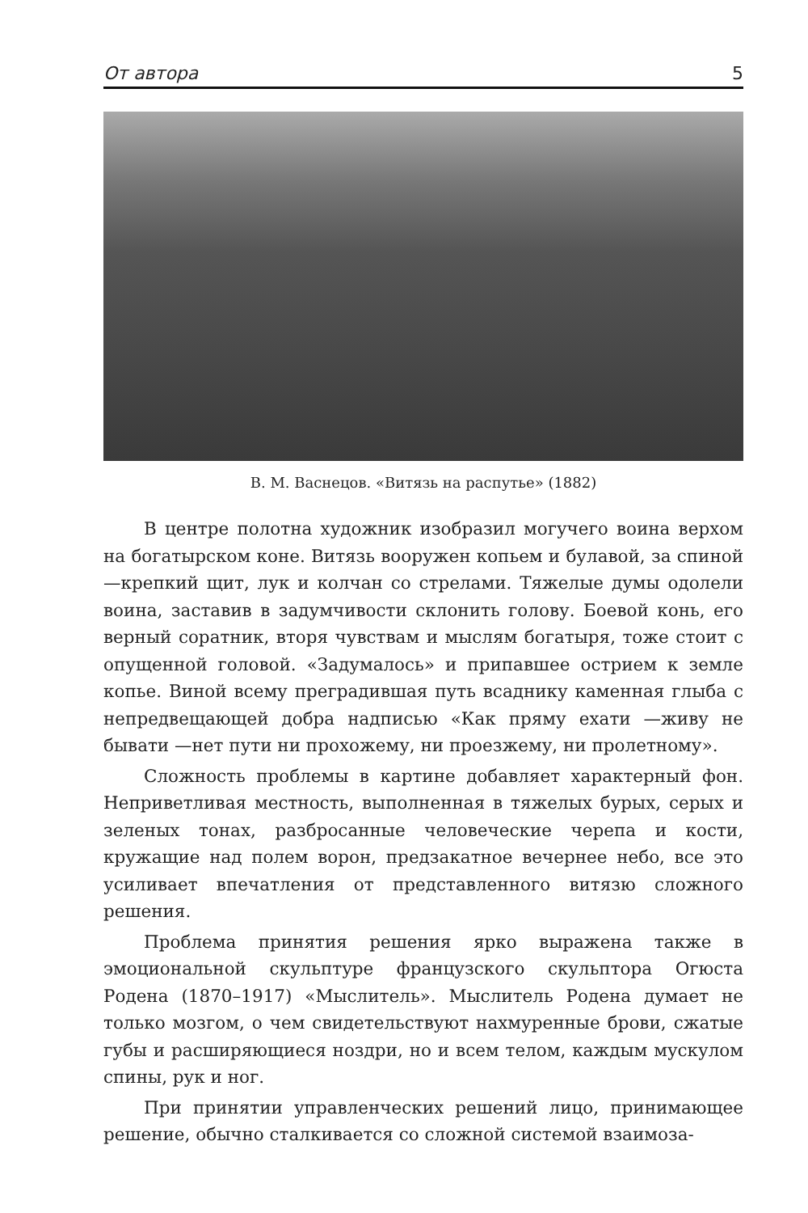От автора 5
В. М. Васнецов. «Витязь на распутье» (1882)
В центре полотна художник изобразил могучего воина верхом на богатырском коне. Витязь вооружен копьем и булавой, за спиной —крепкий щит, лук и колчан со стрелами. Тяжелые думы одолели воина, заставив в задумчивости склонить голову. Боевой конь, его верный соратник, вторя чувствам и мыслям богатыря, тоже стоит с опущенной головой. «Задумалось» и припавшее острием к земле копье. Виной всему преградившая путь всаднику каменная глыба с непредвещающей добра надписью «Как пряму ехати —живу не бывати —нет пути ни прохожему, ни проезжему, ни пролетному».
Сложность проблемы в картине добавляет характерный фон. Неприветливая местность, выполненная в тяжелых бурых, серых и зеленых тонах, разбросанные человеческие черепа и кости, кружащие над полем ворон, предзакатное вечернее небо, все это усиливает впечатления от представленного витязю сложного решения.
Проблема принятия решения ярко выражена также в эмоциональной скульптуре французского скульптора Огюста Родена (1870–1917) «Мыслитель». Мыслитель Родена думает не только мозгом, о чем свидетельствуют нахмуренные брови, сжатые губы и расширяющиеся ноздри, но и всем телом, каждым мускулом спины, рук и ног.
При принятии управленческих решений лицо, принимающее решение, обычно сталкивается со сложной системой взаимоза-